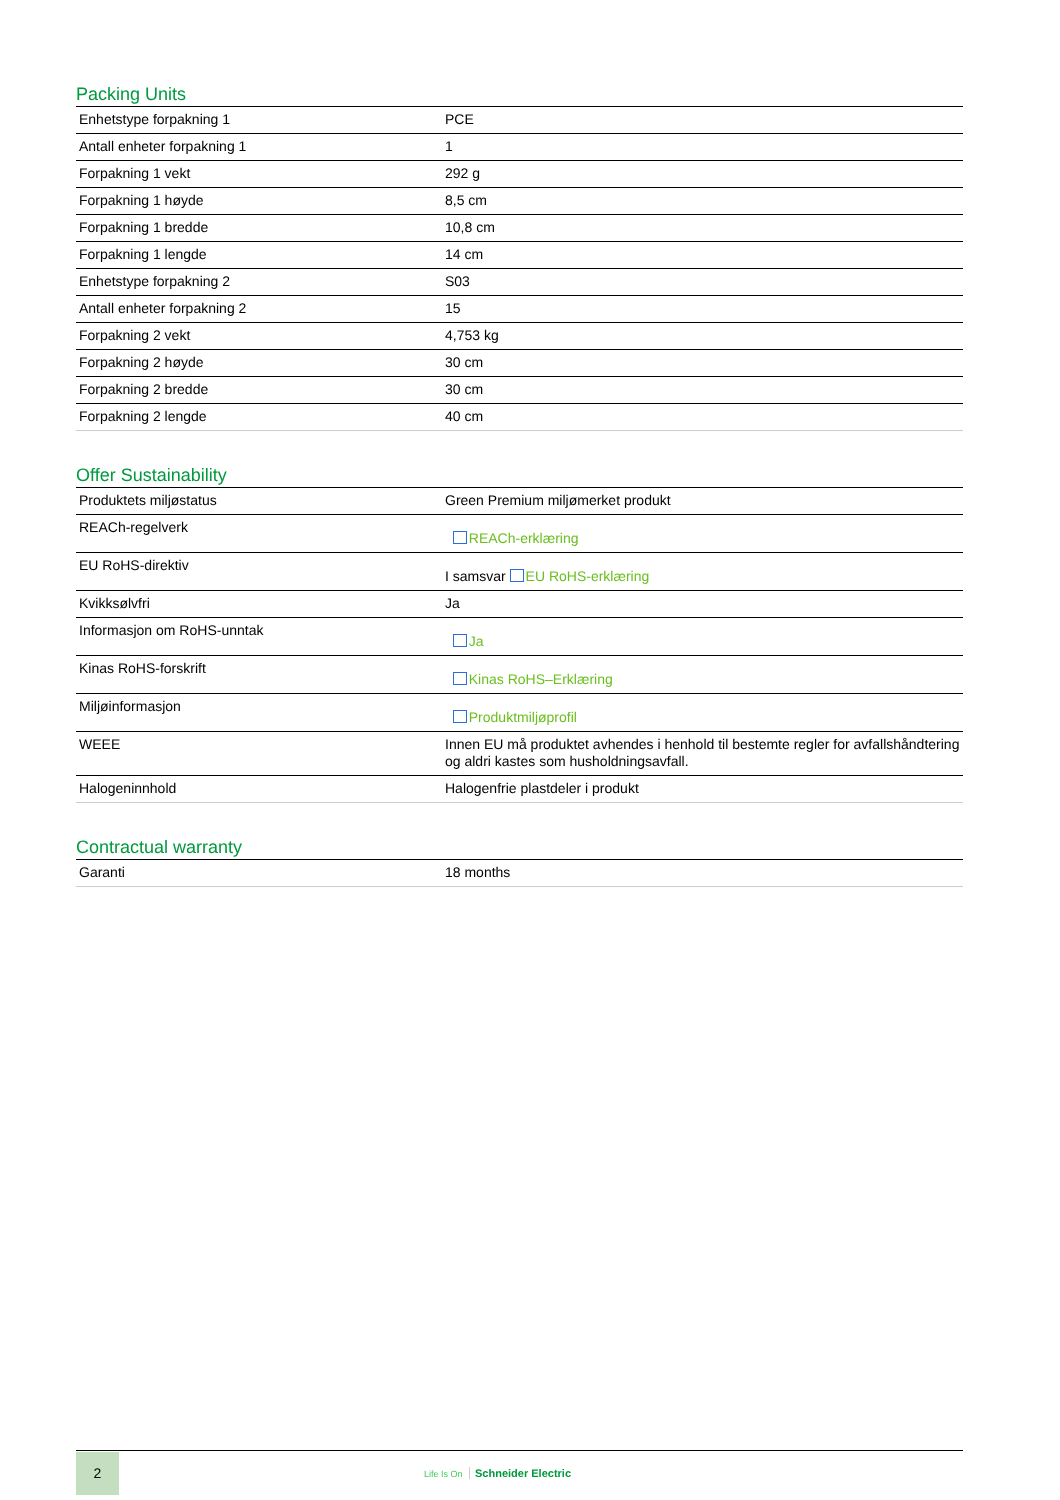Packing Units
| Enhetstype forpakning 1 | PCE |
| Antall enheter forpakning 1 | 1 |
| Forpakning 1 vekt | 292 g |
| Forpakning 1 høyde | 8,5 cm |
| Forpakning 1 bredde | 10,8 cm |
| Forpakning 1 lengde | 14 cm |
| Enhetstype forpakning 2 | S03 |
| Antall enheter forpakning 2 | 15 |
| Forpakning 2 vekt | 4,753 kg |
| Forpakning 2 høyde | 30 cm |
| Forpakning 2 bredde | 30 cm |
| Forpakning 2 lengde | 40 cm |
Offer Sustainability
| Produktets miljøstatus | Green Premium miljømerket produkt |
| REACh-regelverk | REACh-erklæring |
| EU RoHS-direktiv | I samsvar EU RoHS-erklæring |
| Kvikksølvfri | Ja |
| Informasjon om RoHS-unntak | Ja |
| Kinas RoHS-forskrift | Kinas RoHS–Erklæring |
| Miljøinformasjon | Produktmiljøprofil |
| WEEE | Innen EU må produktet avhendes i henhold til bestemte regler for avfallshåndtering og aldri kastes som husholdningsavfall. |
| Halogeninnhold | Halogenfrie plastdeler i produkt |
Contractual warranty
| Garanti | 18 months |
2
Life Is On Schneider Electric